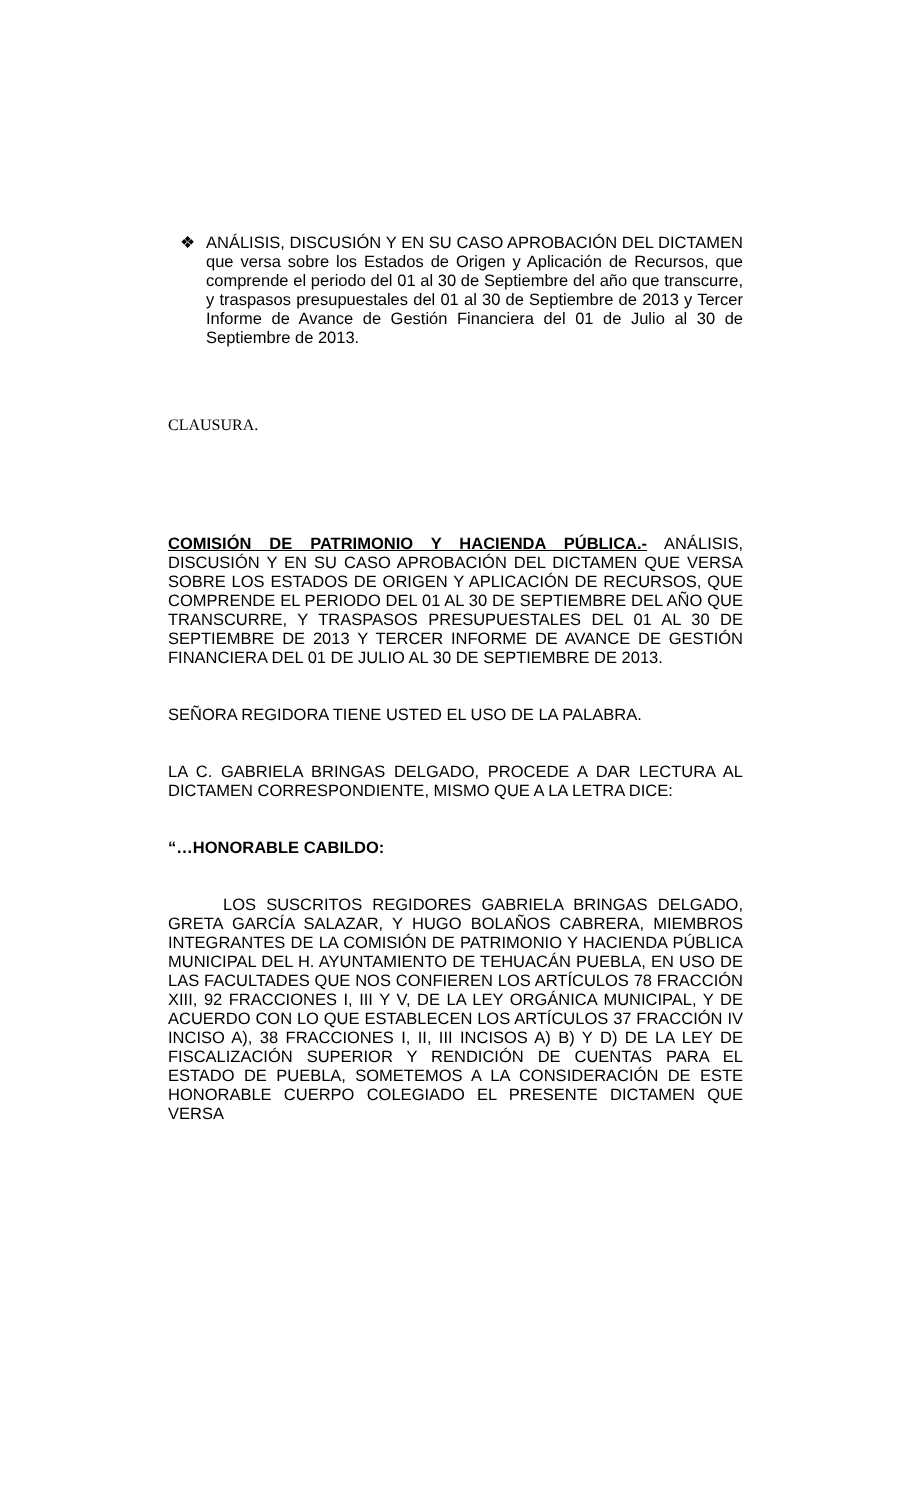❖ ANÁLISIS, DISCUSIÓN Y EN SU CASO APROBACIÓN DEL DICTAMEN que versa sobre los Estados de Origen y Aplicación de Recursos, que comprende el periodo del 01 al 30 de Septiembre del año que transcurre, y traspasos presupuestales del 01 al 30 de Septiembre de 2013 y Tercer Informe de Avance de Gestión Financiera del 01 de Julio al 30 de Septiembre de 2013.
CLAUSURA.
COMISIÓN DE PATRIMONIO Y HACIENDA PÚBLICA.- ANÁLISIS, DISCUSIÓN Y EN SU CASO APROBACIÓN DEL DICTAMEN QUE VERSA SOBRE LOS ESTADOS DE ORIGEN Y APLICACIÓN DE RECURSOS, QUE COMPRENDE EL PERIODO DEL 01 AL 30 DE SEPTIEMBRE DEL AÑO QUE TRANSCURRE, Y TRASPASOS PRESUPUESTALES DEL 01 AL 30 DE SEPTIEMBRE DE 2013 Y TERCER INFORME DE AVANCE DE GESTIÓN FINANCIERA DEL 01 DE JULIO AL 30 DE SEPTIEMBRE DE 2013.
SEÑORA REGIDORA TIENE USTED EL USO DE LA PALABRA.
LA C. GABRIELA BRINGAS DELGADO, PROCEDE A DAR LECTURA AL DICTAMEN CORRESPONDIENTE, MISMO QUE A LA LETRA DICE:
“…HONORABLE CABILDO:
LOS SUSCRITOS REGIDORES GABRIELA BRINGAS DELGADO, GRETA GARCÍA SALAZAR, Y HUGO BOLAÑOS CABRERA, MIEMBROS INTEGRANTES DE LA COMISIÓN DE PATRIMONIO Y HACIENDA PÚBLICA MUNICIPAL DEL H. AYUNTAMIENTO DE TEHUACÁN PUEBLA, EN USO DE LAS FACULTADES QUE NOS CONFIEREN LOS ARTÍCULOS 78 FRACCIÓN XIII, 92 FRACCIONES I, III Y V, DE LA LEY ORGÁNICA MUNICIPAL, Y DE ACUERDO CON LO QUE ESTABLECEN LOS ARTÍCULOS 37 FRACCIÓN IV INCISO A), 38 FRACCIONES I, II, III INCISOS A) B) Y D) DE LA LEY DE FISCALIZACIÓN SUPERIOR Y RENDICIÓN DE CUENTAS PARA EL ESTADO DE PUEBLA, SOMETEMOS A LA CONSIDERACIÓN DE ESTE HONORABLE CUERPO COLEGIADO EL PRESENTE DICTAMEN QUE VERSA